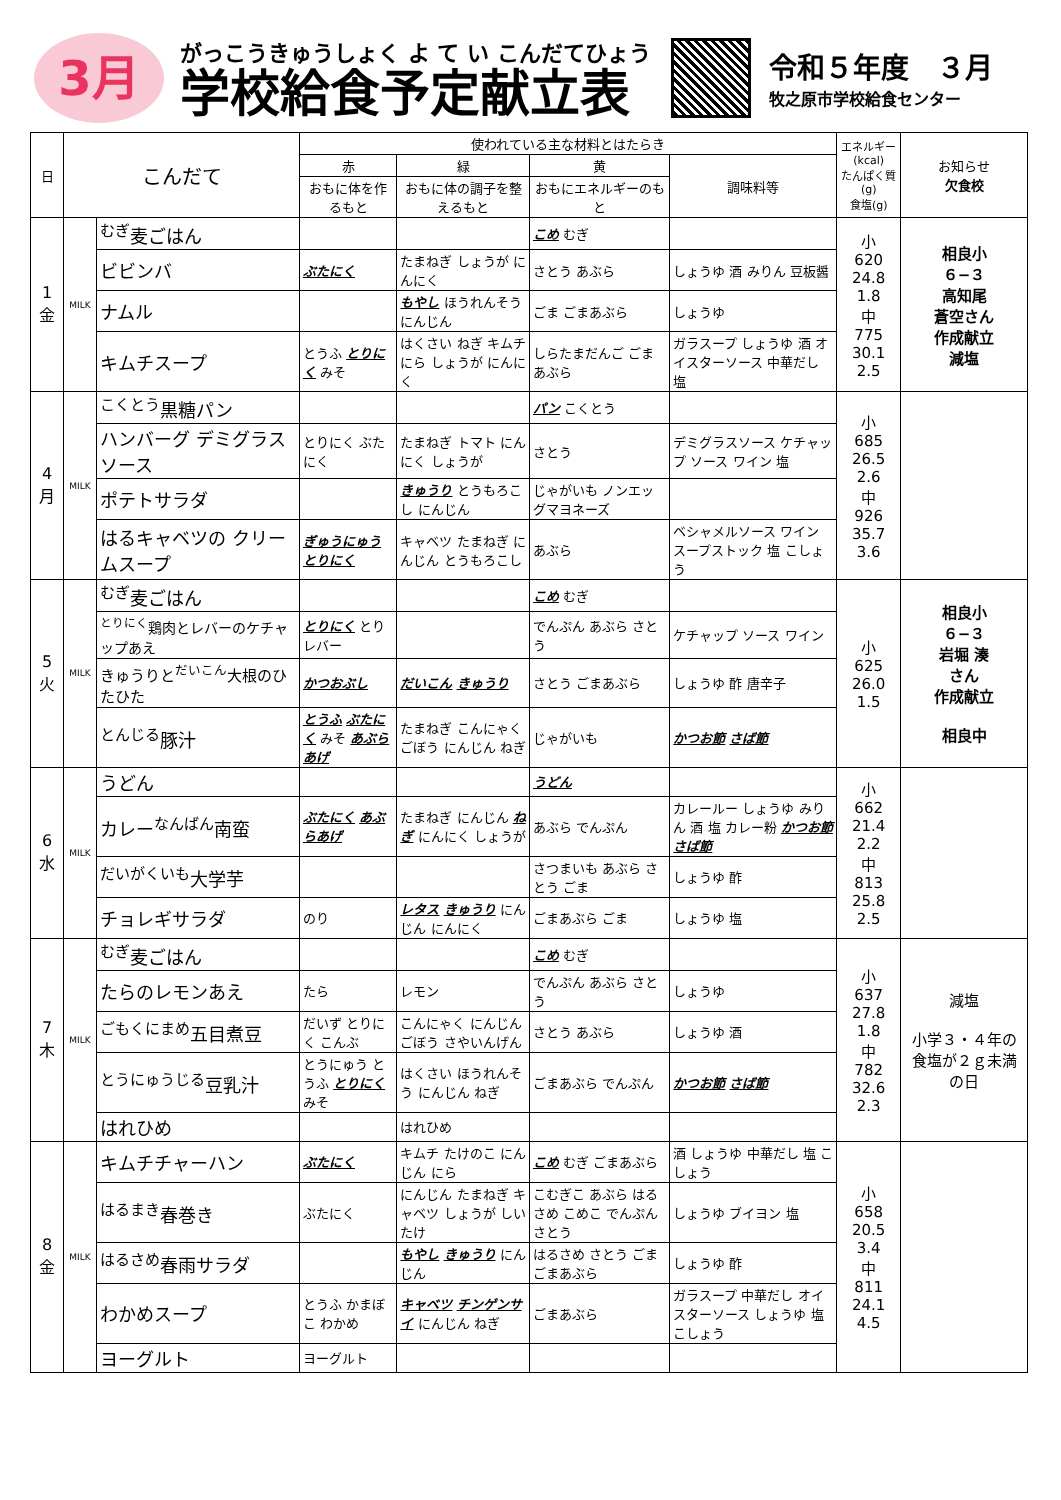3月
がっこうきゅうしょく よ て い こんだてひょう
学校給食予定献立表
令和５年度　３月
牧之原市学校給食センター
| 日 | こんだて | | 使われている主な材料とはたらき | | | | エネルギー (kcal) たんぱく質 (g) 食塩(g) | お知らせ 欠食校 |
| --- | --- | --- | --- | --- | --- | --- | --- | --- |
| | | | 赤 | 緑 | 黄 | 調味料等 | | |
| | | | おもに体を作るもと | おもに体の調子を整えるもと | おもにエネルギーのもと | | | |
| 1 金 | MILK | <sup>むぎ</sup>麦ごはん | | | こめ むぎ | | 小 620 24.8 1.8 中 775 30.1 2.5 | 相良小 ６−３ 高知尾 蒼空さん 作成献立 減塩 |
| | | ビビンバ | ぶたにく | たまねぎ しょうが にんにく | さとう あぶら | しょうゆ 酒 みりん 豆板醤 | | |
| | | ナムル | | もやし ほうれんそう にんじん | ごま ごまあぶら | しょうゆ | | |
| | | キムチスープ | とうふ とりにく みそ | はくさい ねぎ キムチ にら しょうが にんにく | しらたまだんご ごまあぶら | ガラスープ しょうゆ 酒 オイスターソース 中華だし 塩 | | |
| 4 月 | MILK | <sup>こくとう</sup>黒糖パン | | | パン こくとう | | 小 685 26.5 2.6 中 926 35.7 3.6 | |
| | | ハンバーグ デミグラスソース | とりにく ぶたにく | たまねぎ トマト にんにく しょうが | さとう | デミグラスソース ケチャップ ソース ワイン 塩 | | |
| | | ポテトサラダ | | きゅうり とうもろこし にんじん | じゃがいも ノンエッグマヨネーズ | | | |
| | | はるキャベツの クリームスープ | ぎゅうにゅう とりにく | キャベツ たまねぎ にんじん とうもろこし | あぶら | ベシャメルソース ワイン スープストック 塩 こしょう | | |
| 5 火 | MILK | <sup>むぎ</sup>麦ごはん | | | こめ むぎ | | 小 625 26.0 1.5 | 相良小 ６−３ 岩堀 湊 さん 作成献立 相良中 |
| | | <sup>とりにく</sup>鶏肉とレバーのケチャップあえ | とりにく とりレバー | | でんぷん あぶら さとう | ケチャップ ソース ワイン | | |
| | | きゅうりと<sup>だいこん</sup>大根のひたひた | かつおぶし | だいこん きゅうり | さとう ごまあぶら | しょうゆ 酢 唐辛子 | | |
| | | <sup>とんじる</sup>豚汁 | とうふ ぶたにく みそ あぶらあげ | たまねぎ こんにゃく ごぼう にんじん ねぎ | じゃがいも | かつお節 さば節 | | |
| 6 水 | MILK | うどん | | | うどん | | 小 662 21.4 2.2 中 813 25.8 2.5 | |
| | | カレー<sup>なんばん</sup>南蛮 | ぶたにく あぶらあげ | たまねぎ にんじん ねぎ にんにく しょうが | あぶら でんぷん | カレールー しょうゆ みりん 酒 塩 カレー粉 かつお節 さば節 | | |
| | | <sup>だいがくいも</sup>大学芋 | | | さつまいも あぶら さとう ごま | しょうゆ 酢 | | |
| | | チョレギサラダ | のり | レタス きゅうり にんじん にんにく | ごまあぶら ごま | しょうゆ 塩 | | |
| 7 木 | MILK | <sup>むぎ</sup>麦ごはん | | | こめ むぎ | | 小 637 27.8 1.8 中 782 32.6 2.3 | 減塩 小学３・４年の食塩が２ｇ未満の日 |
| | | たらのレモンあえ | たら | レモン | でんぷん あぶら さとう | しょうゆ | | |
| | | <sup>ごもくにまめ</sup>五目煮豆 | だいず とりにく こんぶ | こんにゃく にんじん ごぼう さやいんげん | さとう あぶら | しょうゆ 酒 | | |
| | | <sup>とうにゅうじる</sup>豆乳汁 | とうにゅう とうふ とりにく みそ | はくさい ほうれんそう にんじん ねぎ | ごまあぶら でんぷん | かつお節 さば節 | | |
| | | はれひめ | | はれひめ | | | | |
| 8 金 | MILK | キムチチャーハン | ぶたにく | キムチ たけのこ にんじん にら | こめ むぎ ごまあぶら | 酒 しょうゆ 中華だし 塩 こしょう | 小 658 20.5 3.4 中 811 24.1 4.5 | |
| | | <sup>はるまき</sup>春巻き | ぶたにく | にんじん たまねぎ キャベツ しょうが しいたけ | こむぎこ あぶら はるさめ こめこ でんぷん さとう | しょうゆ ブイヨン 塩 | | |
| | | <sup>はるさめ</sup>春雨サラダ | | もやし きゅうり にんじん | はるさめ さとう ごま ごまあぶら | しょうゆ 酢 | | |
| | | わかめスープ | とうふ かまぼこ わかめ | キャベツ チンゲンサイ にんじん ねぎ | ごまあぶら | ガラスープ 中華だし オイスターソース しょうゆ 塩 こしょう | | |
| | | ヨーグルト | ヨーグルト | | | | | |